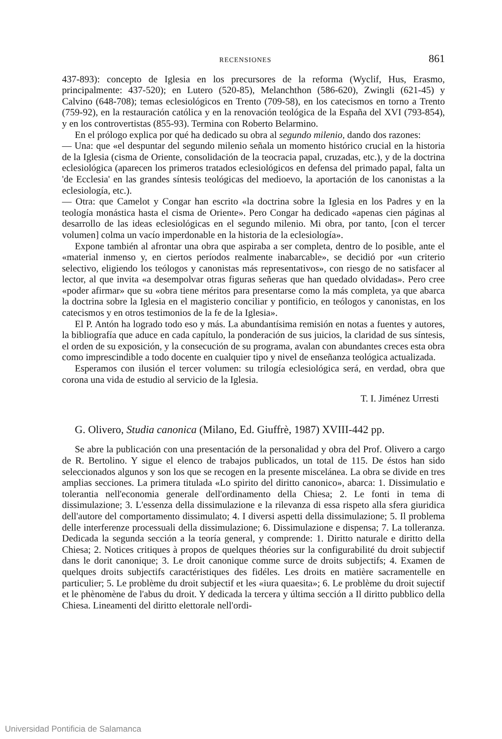RECENSIONES 861
437-893): concepto de Iglesia en los precursores de la reforma (Wyclif, Hus, Erasmo, principalmente: 437-520); en Lutero (520-85), Melanchthon (586-620), Zwingli (621-45) y Calvino (648-708); temas eclesiológicos en Trento (709-58), en los catecismos en torno a Trento (759-92), en la restauración católica y en la renovación teológica de la España del XVI (793-854), y en los controvertistas (855-93). Termina con Roberto Belarmino.
En el prólogo explica por qué ha dedicado su obra al segundo milenio, dando dos razones:
— Una: que «el despuntar del segundo milenio señala un momento histórico crucial en la historia de la Iglesia (cisma de Oriente, consolidación de la teocracia papal, cruzadas, etc.), y de la doctrina eclesiológica (aparecen los primeros tratados eclesiológicos en defensa del primado papal, falta un 'de Ecclesia' en las grandes síntesis teológicas del medioevo, la aportación de los canonistas a la eclesiología, etc.).
— Otra: que Camelot y Congar han escrito «la doctrina sobre la Iglesia en los Padres y en la teología monástica hasta el cisma de Oriente». Pero Congar ha dedicado «apenas cien páginas al desarrollo de las ideas eclesiológicas en el segundo milenio. Mi obra, por tanto, [con el tercer volumen] colma un vacío imperdonable en la historia de la eclesiología».
Expone también al afrontar una obra que aspiraba a ser completa, dentro de lo posible, ante el «material inmenso y, en ciertos períodos realmente inabarcable», se decidió por «un criterio selectivo, eligiendo los teólogos y canonistas más representativos», con riesgo de no satisfacer al lector, al que invita «a desempolvar otras figuras señeras que han quedado olvidadas». Pero cree «poder afirmar» que su «obra tiene méritos para presentarse como la más completa, ya que abarca la doctrina sobre la Iglesia en el magisterio conciliar y pontificio, en teólogos y canonistas, en los catecismos y en otros testimonios de la fe de la Iglesia».
El P. Antón ha logrado todo eso y más. La abundantísima remisión en notas a fuentes y autores, la bibliografía que aduce en cada capítulo, la ponderación de sus juicios, la claridad de sus síntesis, el orden de su exposición, y la consecución de su programa, avalan con abundantes creces esta obra como imprescindible a todo docente en cualquier tipo y nivel de enseñanza teológica actualizada.
Esperamos con ilusión el tercer volumen: su trilogía eclesiológica será, en verdad, obra que corona una vida de estudio al servicio de la Iglesia.
T. I. Jiménez Urresti
G. Olivero, Studia canonica (Milano, Ed. Giuffrè, 1987) XVIII-442 pp.
Se abre la publicación con una presentación de la personalidad y obra del Prof. Olivero a cargo de R. Bertolino. Y sigue el elenco de trabajos publicados, un total de 115. De éstos han sido seleccionados algunos y son los que se recogen en la presente miscelánea. La obra se divide en tres amplias secciones. La primera titulada «Lo spirito del diritto canonico», abarca: 1. Dissimulatio e tolerantia nell'economia generale dell'ordinamento della Chiesa; 2. Le fonti in tema di dissimulazione; 3. L'essenza della dissimulazione e la rilevanza di essa rispeto alla sfera giuridica dell'autore del comportamento dissimulato; 4. I diversi aspetti della dissimulazione; 5. Il problema delle interferenze processuali della dissimulazione; 6. Dissimulazione e dispensa; 7. La tolleranza. Dedicada la segunda sección a la teoría general, y comprende: 1. Diritto naturale e diritto della Chiesa; 2. Notices critiques à propos de quelques théories sur la configurabilité du droit subjectif dans le dorit canonique; 3. Le droit canonique comme surce de droits subjectifs; 4. Examen de quelques droits subjectifs caractéristiques des fidéles. Les droits en matière sacramentelle en particulier; 5. Le problème du droit subjectif et les «iura quaesita»; 6. Le problème du droit sujectif et le phènomène de l'abus du droit. Y dedicada la tercera y última sección a Il diritto pubblico della Chiesa. Lineamenti del diritto elettorale nell'ordi-
Universidad Pontificia de Salamanca